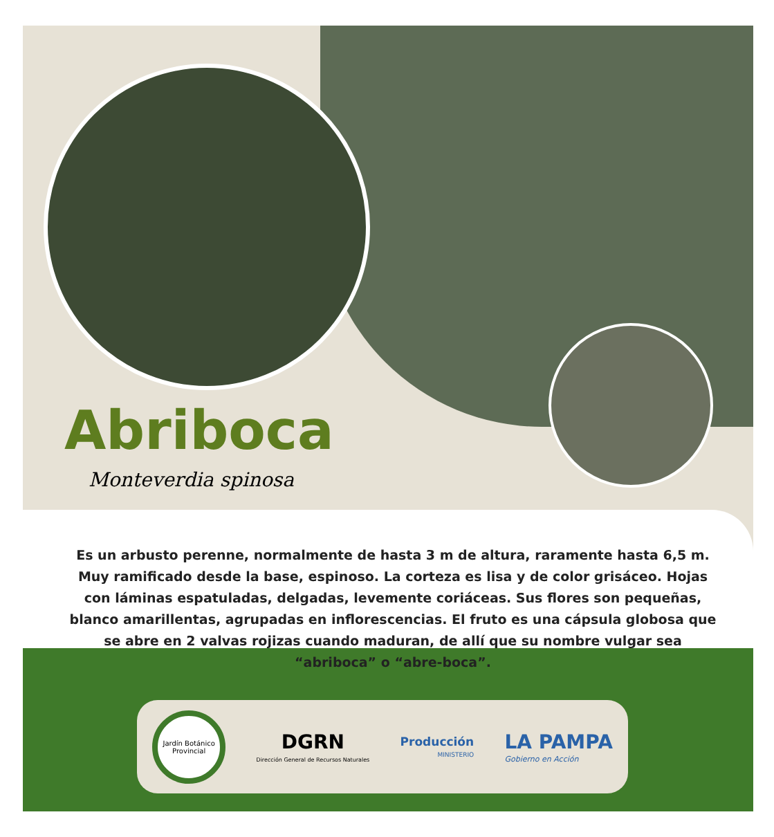Abriboca
Monteverdia spinosa
Es un arbusto perenne, normalmente de hasta 3 m de altura, raramente hasta 6,5 m. Muy ramificado desde la base, espinoso. La corteza es lisa y de color grisáceo. Hojas con láminas espatuladas, delgadas, levemente coriáceas. Sus flores son pequeñas, blanco amarillentas, agrupadas en inflorescencias. El fruto es una cápsula globosa que se abre en 2 valvas rojizas cuando maduran, de allí que su nombre vulgar sea “abriboca” o “abre-boca”.
Jardín Botánico Provincial
DGRN
Dirección General de Recursos Naturales
Producción
MINISTERIO
LA PAMPA
Gobierno en Acción